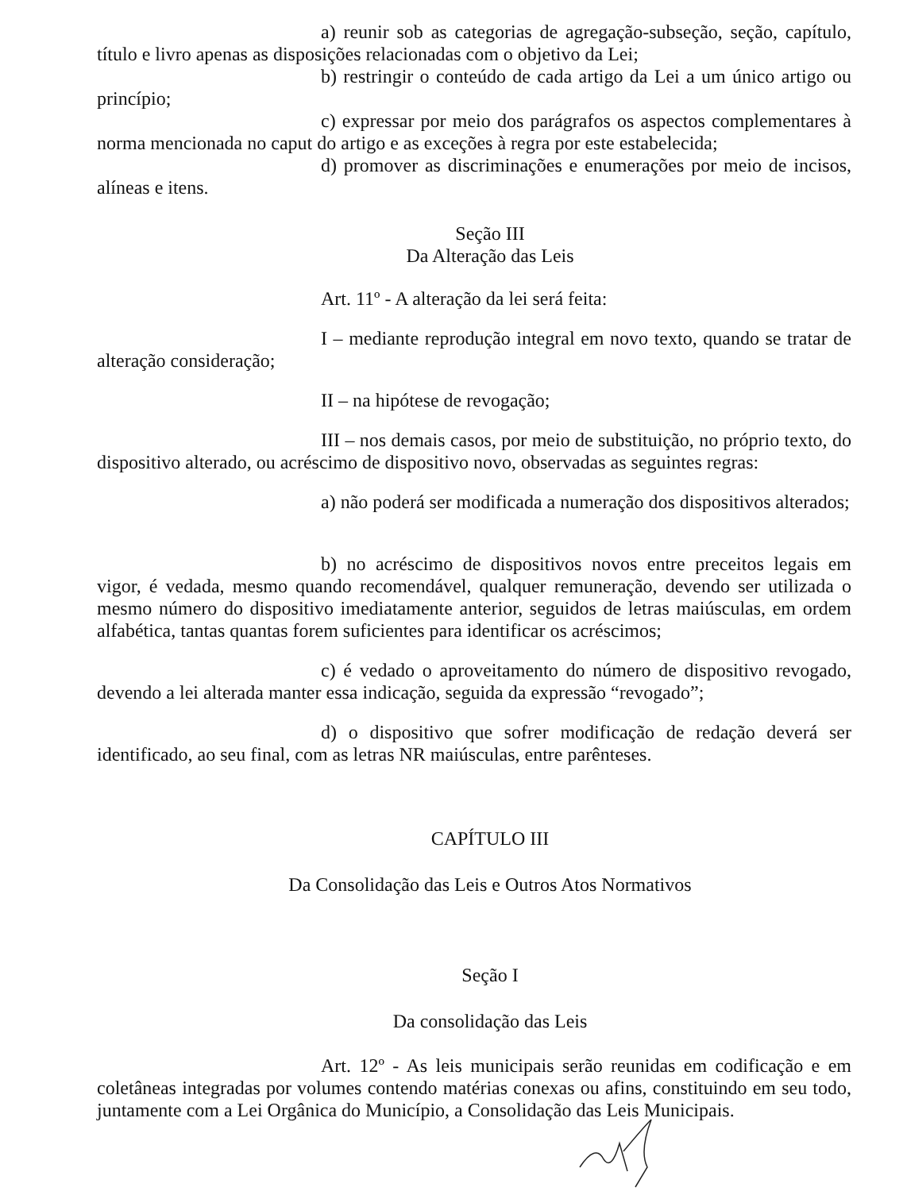a) reunir sob as categorias de agregação-subseção, seção, capítulo, título e livro apenas as disposições relacionadas com o objetivo da Lei;
b) restringir o conteúdo de cada artigo da Lei a um único artigo ou princípio;
c) expressar por meio dos parágrafos os aspectos complementares à norma mencionada no caput do artigo e as exceções à regra por este estabelecida;
d) promover as discriminações e enumerações por meio de incisos, alíneas e itens.
Seção III
Da Alteração das Leis
Art. 11º - A alteração da lei será feita:
I – mediante reprodução integral em novo texto, quando se tratar de alteração consideração;
II – na hipótese de revogação;
III – nos demais casos, por meio de substituição, no próprio texto, do dispositivo alterado, ou acréscimo de dispositivo novo, observadas as seguintes regras:
a) não poderá ser modificada a numeração dos dispositivos alterados;
b) no acréscimo de dispositivos novos entre preceitos legais em vigor, é vedada, mesmo quando recomendável, qualquer remuneração, devendo ser utilizada o mesmo número do dispositivo imediatamente anterior, seguidos de letras maiúsculas, em ordem alfabética, tantas quantas forem suficientes para identificar os acréscimos;
c) é vedado o aproveitamento do número de dispositivo revogado, devendo a lei alterada manter essa indicação, seguida da expressão “revogado”;
d) o dispositivo que sofrer modificação de redação deverá ser identificado, ao seu final, com as letras NR maiúsculas, entre parênteses.
CAPÍTULO III
Da Consolidação das Leis e Outros Atos Normativos
Seção I
Da consolidação das Leis
Art. 12º - As leis municipais serão reunidas em codificação e em coletâneas integradas por volumes contendo matérias conexas ou afins, constituindo em seu todo, juntamente com a Lei Orgânica do Município, a Consolidação das Leis Municipais.